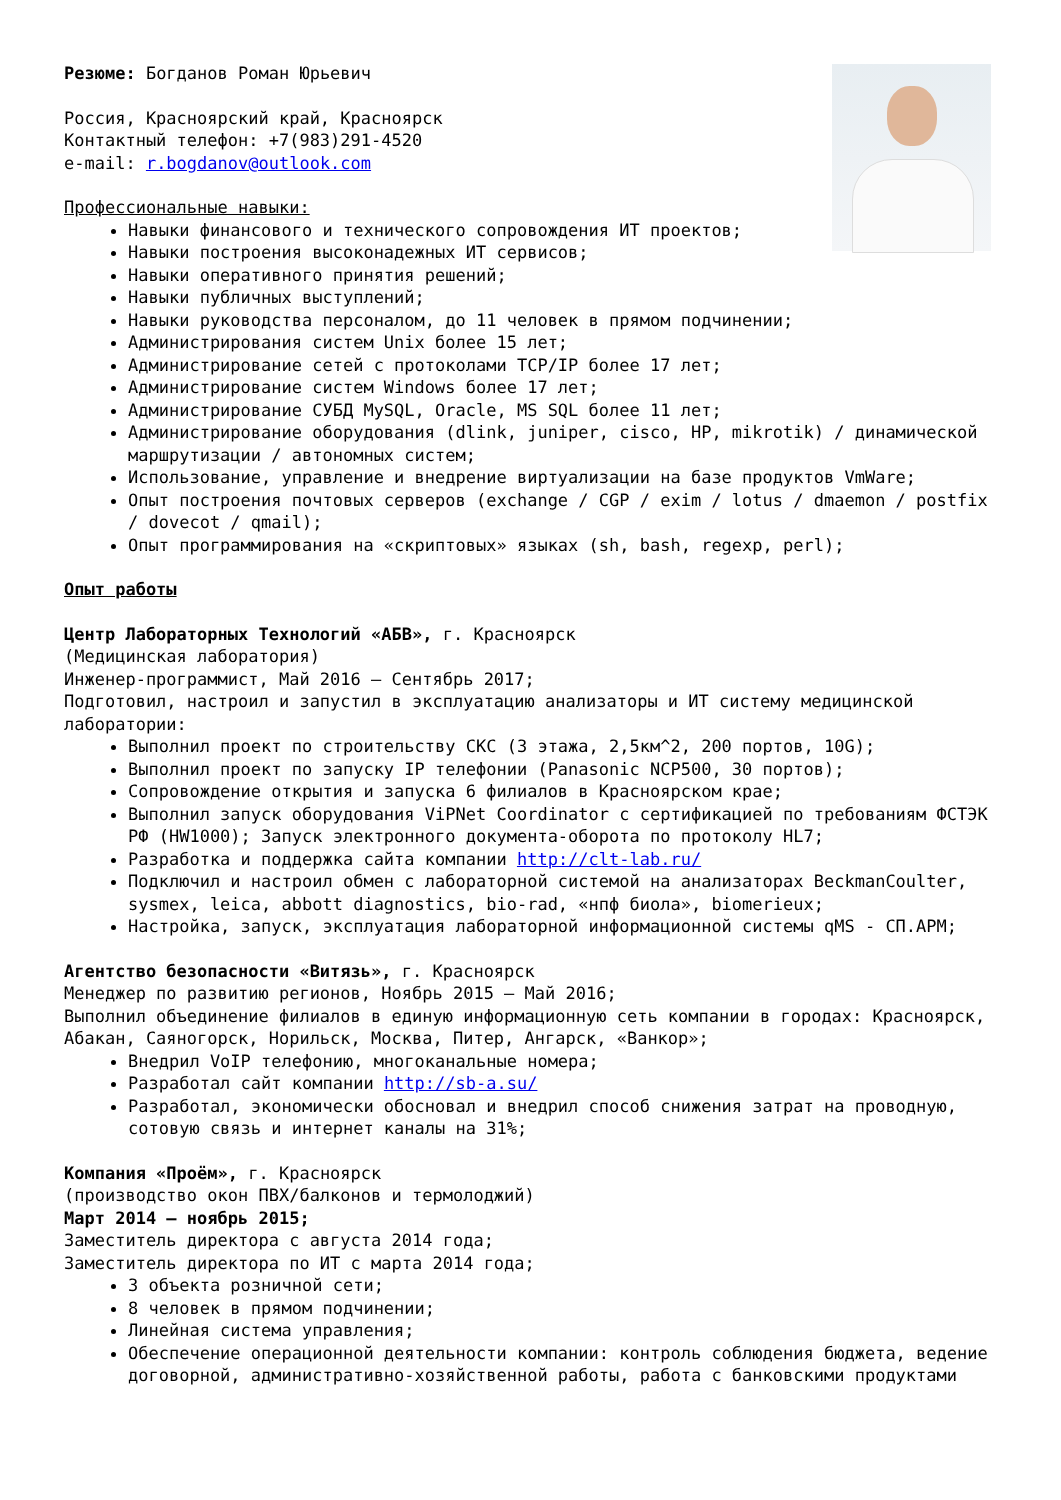Резюме: Богданов Роман Юрьевич
Россия, Красноярский край, Красноярск
Контактный телефон: +7(983)291-4520
e-mail: r.bogdanov@outlook.com
Профессиональные навыки:
Навыки финансового и технического сопровождения ИТ проектов;
Навыки построения высоконадежных ИТ сервисов;
Навыки оперативного принятия решений;
Навыки публичных выступлений;
Навыки руководства персоналом, до 11 человек в прямом подчинении;
Администрирования систем Unix более 15 лет;
Администрирование сетей с протоколами TCP/IP более 17 лет;
Администрирование систем Windows более 17 лет;
Администрирование СУБД MySQL, Oracle, MS SQL более 11 лет;
Администрирование оборудования (dlink, juniper, cisco, HP, mikrotik) / динамической маршрутизации / автономных систем;
Использование, управление и внедрение виртуализации на базе продуктов VmWare;
Опыт построения почтовых серверов (exchange / CGP / exim / lotus / dmaemon / postfix / dovecot / qmail);
Опыт программирования на «скриптовых» языках (sh, bash, regexp, perl);
Опыт работы
Центр Лабораторных Технологий «АБВ», г. Красноярск
(Медицинская лаборатория)
Инженер-программист, Май 2016 – Сентябрь 2017;
Подготовил, настроил и запустил в эксплуатацию анализаторы и ИТ систему медицинской лаборатории:
Выполнил проект по строительству СКС (3 этажа, 2,5км^2, 200 портов, 10G);
Выполнил проект по запуску IP телефонии (Panasonic NCP500, 30 портов);
Сопровождение открытия и запуска 6 филиалов в Красноярском крае;
Выполнил запуск оборудования ViPNet Coordinator с сертификацией по требованиям ФСТЭК РФ (HW1000); Запуск электронного документа-оборота по протоколу HL7;
Разработка и поддержка сайта компании http://clt-lab.ru/
Подключил и настроил обмен с лабораторной системой на анализаторах BeckmanCoulter, sysmex, leica, abbott diagnostics, bio-rad, «нпф биола», biomerieux;
Настройка, запуск, эксплуатация лабораторной информационной системы qMS - СП.АРМ;
Агентство безопасности «Витязь», г. Красноярск
Менеджер по развитию регионов, Ноябрь 2015 – Май 2016;
Выполнил объединение филиалов в единую информационную сеть компании в городах: Красноярск, Абакан, Саяногорск, Норильск, Москва, Питер, Ангарск, «Ванкор»;
Внедрил VoIP телефонию, многоканальные номера;
Разработал сайт компании http://sb-a.su/
Разработал, экономически обосновал и внедрил способ снижения затрат на проводную, сотовую связь и интернет каналы на 31%;
Компания «Проём», г. Красноярск
(производство окон ПВХ/балконов и термолоджий)
Март 2014 – ноябрь 2015;
Заместитель директора с августа 2014 года;
Заместитель директора по ИТ с марта 2014 года;
3 объекта розничной сети;
8 человек в прямом подчинении;
Линейная система управления;
Обеспечение операционной деятельности компании: контроль соблюдения бюджета, ведение договорной, административно-хозяйственной работы, работа с банковскими продуктами